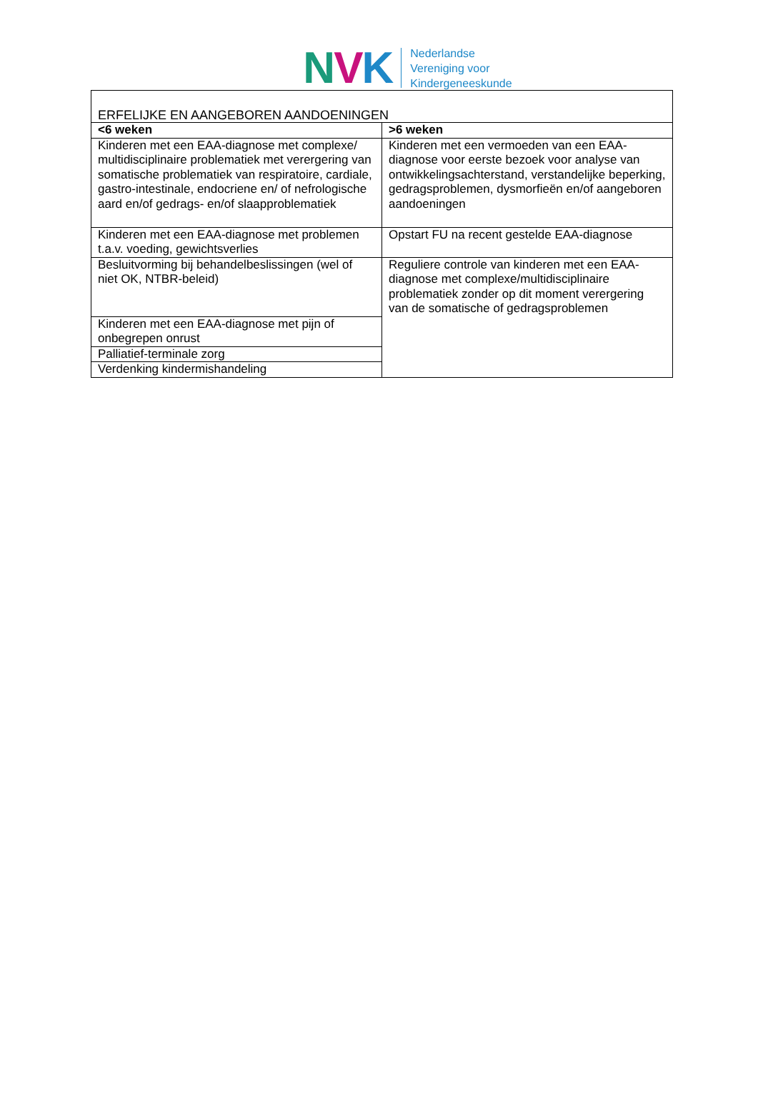NVK
Nederlandse
Vereniging voor
Kindergeneeskunde
| ERFELIJKE EN AANGEBOREN AANDOENINGEN | |
| <6 weken | >6 weken |
| Kinderen met een EAA-diagnose met complexe/ multidisciplinaire problematiek met verergering van somatische problematiek van respiratoire, cardiale, gastro-intestinale, endocriene en/ of nefrologische aard en/of gedrags- en/of slaapproblematiek | Kinderen met een vermoeden van een EAA-diagnose voor eerste bezoek voor analyse van ontwikkelingsachterstand, verstandelijke beperking, gedragsproblemen, dysmorfieën en/of aangeboren aandoeningen |
| Kinderen met een EAA-diagnose met problemen t.a.v. voeding, gewichtsverlies | Opstart FU na recent gestelde EAA-diagnose |
| Besluitvorming bij behandelbeslissingen (wel of niet OK, NTBR-beleid) | Reguliere controle van kinderen met een EAA-diagnose met complexe/multidisciplinaire problematiek zonder op dit moment verergering van de somatische of gedragsproblemen |
| Kinderen met een EAA-diagnose met pijn of onbegrepen onrust | |
| Palliatief-terminale zorg | |
| Verdenking kindermishandeling | |